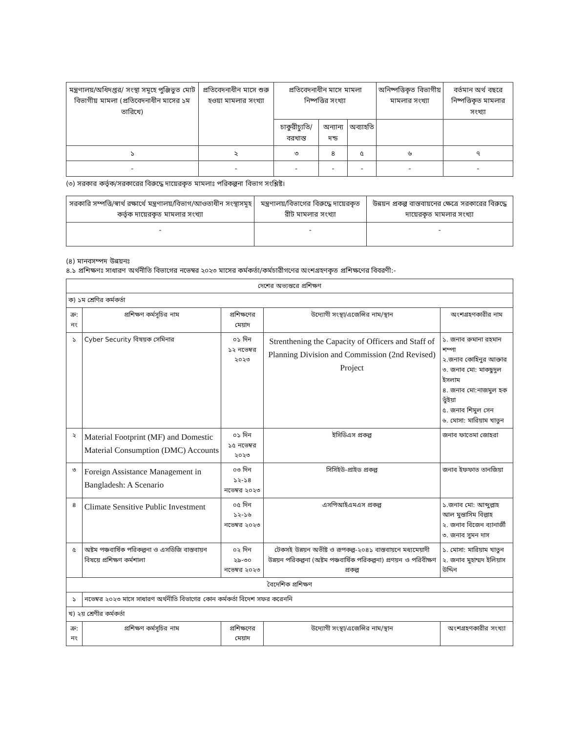| মন্ত্রণালয়/অধিদপ্তর/ সংস্থা সমূহে পুঞ্জিভুত মোট বিভাগীয় মামলা (প্রতিবেদনাধীন মাসের ১ম তারিখে) | প্রতিবেদনাধীন মাসে শুরু হওয়া মামলার সংখ্যা | প্রতিবেদনাধীন মাসে মামলা নিষ্পত্তির সংখ্যা | | | অনিষ্পত্তিকৃত বিভাগীয় মামলার সংখ্যা | বর্তমান অর্থ বছরে নিষ্পত্তিকৃত মামলার সংখ্যা |
| --- | --- | --- | --- | --- | --- | --- |
| | | চাকুরীচ্যুতি/ বরখাস্ত | অন্যান্য দন্ড | অব্যাহতি | | |
| ১ | ২ | ৩ | ৪ | ৫ | ৬ | ৭ |
| - | - | - | - | - | - | - |
(৩) সরকার কর্তৃক/সরকারের বিরুদ্ধে দায়েরকৃত মামলাঃ পরিকল্পনা বিভাগ সংশ্লিষ্ট।
| সরকারি সম্পত্তি/স্বার্থ রক্ষার্থে মন্ত্রণালয়/বিভাগ/আওতাধীন সংস্থাসমূহ কর্তৃক দায়েরকৃত মামলার সংখ্যা | মন্ত্রণালয়/বিভাগের বিরুদ্ধে দায়েরকৃত রীট মামলার সংখ্যা | উন্নয়ন প্রকল্প বাস্তবায়নের ক্ষেত্রে সরকারের বিরুদ্ধে দায়েরকৃত মামলার সংখ্যা |
| --- | --- | --- |
| - | - | - |
(৪) মানবসম্পদ উন্নয়নঃ
৪.১ প্রশিক্ষণঃ সাধারণ অর্থনীতি বিভাগের নভেম্বর ২০২৩ মাসের কর্মকর্তা/কর্মচারীগণের অংশগ্রহণকৃত প্রশিক্ষণের বিবরণী:-
| দেশের অভ্যন্তরে প্রশিক্ষণ | | | | |
| ক) ১ম শ্রেণির কর্মকর্তা | | | | |
| ক্র: নং | প্রশিক্ষণ কর্মসূচির নাম | প্রশিক্ষণের মেয়াদ | উদ্যোগী সংস্থা/এজেন্সির নাম/স্থান | অংশগ্রহণকারীর নাম |
| ১ | Cyber Security বিষয়ক সেমিনার | ০১ দিন ১২ নভেম্বর ২০২৩ | Strenthening the Capacity of Officers and Staff of Planning Division and Commission (2nd Revised) Project | ১. জনাব রুমানা রহমান শম্পা ২.জনাব কোহিনুর আক্তার ৩. জনাব মো: মাকছুদুল ইসলাম ৪. জনাব মো:নাজমুল হক ভুঁইয়া ৫. জনাব শিমুল সেন ৬. মোসা: মারিয়াম খাতুন |
| ২ | Material Footprint (MF) and Domestic Material Consumption (DMC) Accounts | ০১ দিন ১৫ নভেম্বর ২০২৩ | ইসিডিএস প্রকল্প | জনাব ফাতেমা জোহরা |
| ৩ | Foreign Assistance Management in Bangladesh: A Scenario | ০৩ দিন ১২-১৪ নভেম্বর ২০২৩ | সিসিইউ-প্রাইড প্রকল্প | জনাব ইফফাত তানজিয়া |
| ৪ | Climate Sensitive Public Investment | ০৫ দিন ১২-১৬ নভেম্বর ২০২৩ | এসপিআইএমএস প্রকল্প | ১.জনাব মো: আব্দুল্লাহ আল মুন্তাসিম বিল্লাহ ২. জনাব বিজেন ব্যানার্জী ৩. জনাব সুমন দাস |
| ৫ | অষ্টম পঞ্চবার্ষিক পরিকল্পনা ও এসডিজি বাস্তবায়ন বিষয়ে প্রশিক্ষণ কর্মশালা | ০২ দিন ২৯-৩০ নভেম্বর ২০২৩ | টেকসই উন্নয়ন অভীষ্ট ও রূপকল্প-২০৪১ বাস্তবায়নে মধ্যমেয়াদী উন্নয়ন পরিকল্পনা (অষ্টম পঞ্চবার্ষিক পরিকল্পনা) প্রণয়ন ও পরিবীক্ষণ প্রকল্প | ১. মোসা: মারিয়াম খাতুন ২. জনাব মুহাম্মদ ইলিয়াস উদ্দিন |
| বৈদেশিক প্রশিক্ষণ | | | | |
| ১ | নভেম্বর ২০২৩ মাসে সাধারণ অর্থনীতি বিভাগের কোন কর্মকর্তা বিদেশ সফর করেননি | | | |
| খ) ২য় শ্রেণীর কর্মকর্তা | | | | |
| ক্র: নং | প্রশিক্ষণ কর্মসূচির নাম | প্রশিক্ষণের মেয়াদ | উদ্যোগী সংস্থা/এজেন্সির নাম/স্থান | অংশগ্রহণকারীর সংখ্যা |